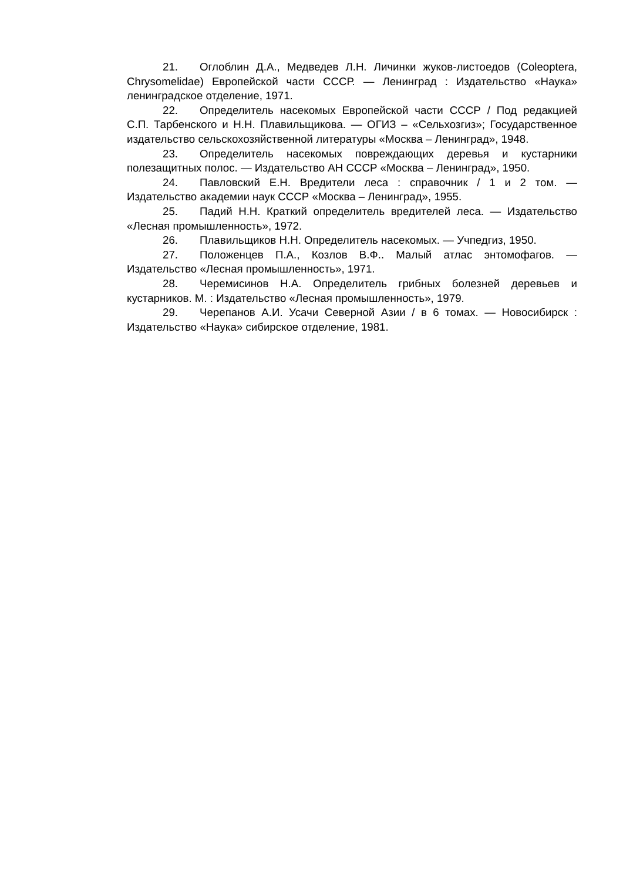21. Оглоблин Д.А., Медведев Л.Н. Личинки жуков-листоедов (Coleoptera, Chrysomelidae) Европейской части СССР. — Ленинград : Издательство «Наука» ленинградское отделение, 1971.
22. Определитель насекомых Европейской части СССР / Под редакцией С.П. Тарбенского и Н.Н. Плавильщикова. — ОГИЗ – «Сельхозгиз»; Государственное издательство сельскохозяйственной литературы «Москва – Ленинград», 1948.
23. Определитель насекомых повреждающих деревья и кустарники полезащитных полос. — Издательство АН СССР «Москва – Ленинград», 1950.
24. Павловский Е.Н. Вредители леса : справочник / 1 и 2 том. — Издательство академии наук СССР «Москва – Ленинград», 1955.
25. Падий Н.Н. Краткий определитель вредителей леса. — Издательство «Лесная промышленность», 1972.
26. Плавильщиков Н.Н. Определитель насекомых. — Учпедгиз, 1950.
27. Положенцев П.А., Козлов В.Ф.. Малый атлас энтомофагов. — Издательство «Лесная промышленность», 1971.
28. Черемисинов Н.А. Определитель грибных болезней деревьев и кустарников. М. : Издательство «Лесная промышленность», 1979.
29. Черепанов А.И. Усачи Северной Азии / в 6 томах. — Новосибирск : Издательство «Наука» сибирское отделение, 1981.